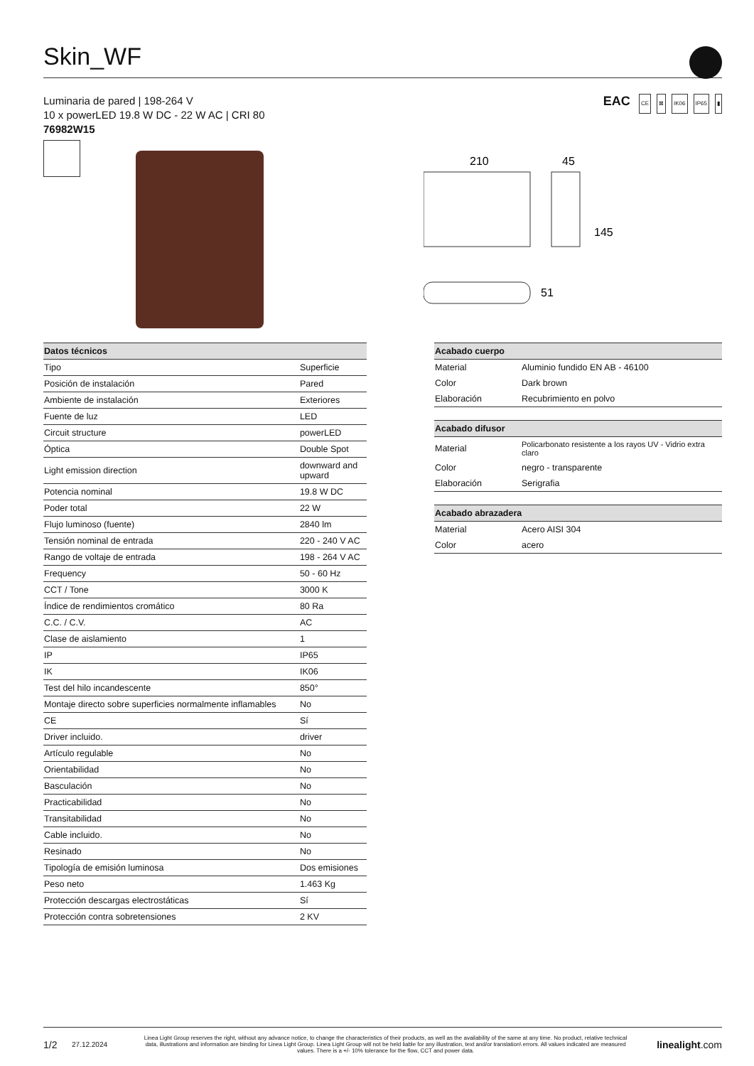Skin_WF
Luminaria de pared | 198-264 V
10 x powerLED 19.8 W DC - 22 W AC | CRI 80
76982W15
EAC CE ⊠ IK06 IP65 ▮
210
45
145
51
| Datos técnicos | |
| --- | --- |
| Tipo | Superficie |
| Posición de instalación | Pared |
| Ambiente de instalación | Exteriores |
| Fuente de luz | LED |
| Circuit structure | powerLED |
| Óptica | Double Spot |
| Light emission direction | downward and upward |
| Potencia nominal | 19.8 W DC |
| Poder total | 22 W |
| Flujo luminoso (fuente) | 2840 lm |
| Tensión nominal de entrada | 220 - 240 V AC |
| Rango de voltaje de entrada | 198 - 264 V AC |
| Frequency | 50 - 60 Hz |
| CCT / Tone | 3000 K |
| Índice de rendimientos cromático | 80 Ra |
| C.C. / C.V. | AC |
| Clase de aislamiento | 1 |
| IP | IP65 |
| IK | IK06 |
| Test del hilo incandescente | 850° |
| Montaje directo sobre superficies normalmente inflamables | No |
| CE | Sí |
| Driver incluido. | driver |
| Artículo regulable | No |
| Orientabilidad | No |
| Basculación | No |
| Practicabilidad | No |
| Transitabilidad | No |
| Cable incluido. | No |
| Resinado | No |
| Tipología de emisión luminosa | Dos emisiones |
| Peso neto | 1.463 Kg |
| Protección descargas electrostáticas | Sí |
| Protección contra sobretensiones | 2 KV |
| Acabado cuerpo | |
| --- | --- |
| Material | Aluminio fundido EN AB - 46100 |
| Color | Dark brown |
| Elaboración | Recubrimiento en polvo |
| Acabado difusor | |
| --- | --- |
| Material | Policarbonato resistente a los rayos UV - Vidrio extra claro |
| Color | negro - transparente |
| Elaboración | Serigrafia |
| Acabado abrazadera | |
| --- | --- |
| Material | Acero AISI 304 |
| Color | acero |
1/2 27.12.2024 Linea Light Group reserves the right, without any advance notice, to change the characteristics of their products, as well as the availability of the same at any time. No product, relative technical data, illustrations and information are binding for Linea Light Group. Linea Light Group will not be held liable for any illustration, text and/or translation\ errors. All values indicated are measured values. There is a +/- 10% tolerance for the flow, CCT and power data. linealight.com